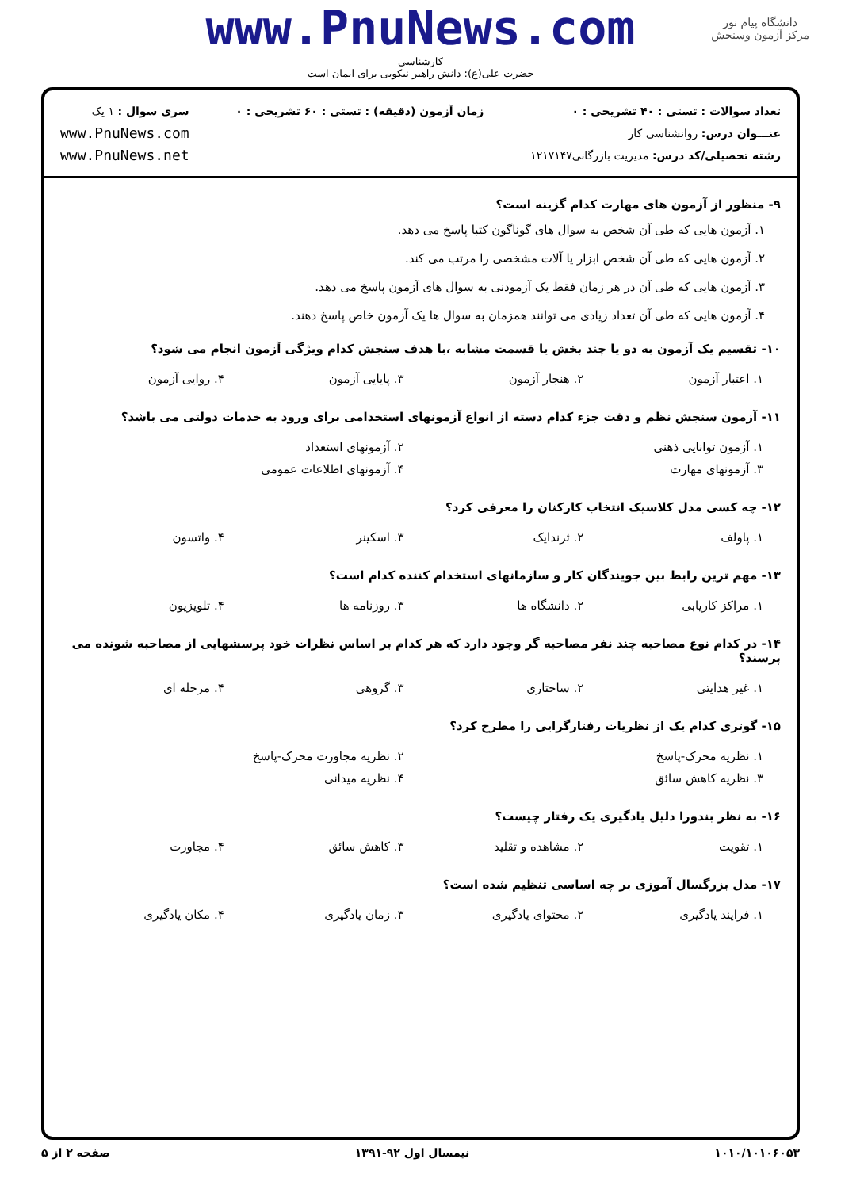www.PnuNews.com
کارشناسی
حضرت علی(ع): دانش راهبر نیکویی برای ایمان است
دانشگاه پیام نور
مرکز آزمون وسنجش
تعداد سوالات : تستی : ۴۰ تشریحی : ۰
عنـــوان درس: روانشناسی کار
رشته تحصیلی/کد درس: مدیریت بازرگانی۱۲۱۷۱۴۷
زمان آزمون (دقیقه) : تستی : ۶۰ تشریحی : ۰
سری سوال : ۱ یک
www.PnuNews.com
www.PnuNews.net
۹- منظور از آزمون های مهارت کدام گزینه است؟
۱. آزمون هایی که طی آن شخص به سوال های گوناگون کتبا پاسخ می دهد.
۲. آزمون هایی که طی آن شخص ابزار یا آلات مشخصی را مرتب می کند.
۳. آزمون هایی که طی آن در هر زمان فقط یک آزمودنی به سوال های آزمون پاسخ می دهد.
۴. آزمون هایی که طی آن تعداد زیادی می توانند همزمان به سوال ها یک آزمون خاص پاسخ دهند.
۱۰- تقسیم یک آزمون به دو یا چند بخش یا قسمت مشابه ،با هدف سنجش کدام ویژگی آزمون انجام می شود؟
| ۱. اعتبار آزمون | ۲. هنجار آزمون | ۳. پایایی آزمون | ۴. روایی آزمون |
۱۱- آزمون سنجش نظم و دقت جزء کدام دسته از انواع آزمونهای استخدامی برای ورود به خدمات دولتی می باشد؟
| ۱. آزمون توانایی ذهنی | ۲. آزمونهای استعداد |
| ۳. آزمونهای مهارت | ۴. آزمونهای اطلاعات عمومی |
۱۲- چه کسی مدل کلاسیک انتخاب کارکنان را معرفی کرد؟
| ۱. پاولف | ۲. ثرندایک | ۳. اسکینر | ۴. واتسون |
۱۳- مهم ترین رابط بین جویندگان کار و سازمانهای استخدام کننده کدام است؟
| ۱. مراکز کاریابی | ۲. دانشگاه ها | ۳. روزنامه ها | ۴. تلویزیون |
۱۴- در کدام نوع مصاحبه چند نفر مصاحبه گر وجود دارد که هر کدام بر اساس نظرات خود پرسشهایی از مصاحبه شونده می پرسند؟
| ۱. غیر هدایتی | ۲. ساختاری | ۳. گروهی | ۴. مرحله ای |
۱۵- گوتری کدام یک از نظریات رفتارگرایی را مطرح کرد؟
| ۱. نظریه محرک-پاسخ | ۲. نظریه مجاورت محرک-پاسخ |
| ۳. نظریه کاهش سائق | ۴. نظریه میدانی |
۱۶- به نظر بندورا دلیل یادگیری یک رفتار چیست؟
| ۱. تقویت | ۲. مشاهده و تقلید | ۳. کاهش سائق | ۴. مجاورت |
۱۷- مدل بزرگسال آموزی بر چه اساسی تنظیم شده است؟
| ۱. فرایند یادگیری | ۲. محتوای یادگیری | ۳. زمان یادگیری | ۴. مکان یادگیری |
۱۰۱۰/۱۰۱۰۶۰۵۳ نیمسال اول ۹۲-۱۳۹۱ صفحه ۲ از ۵